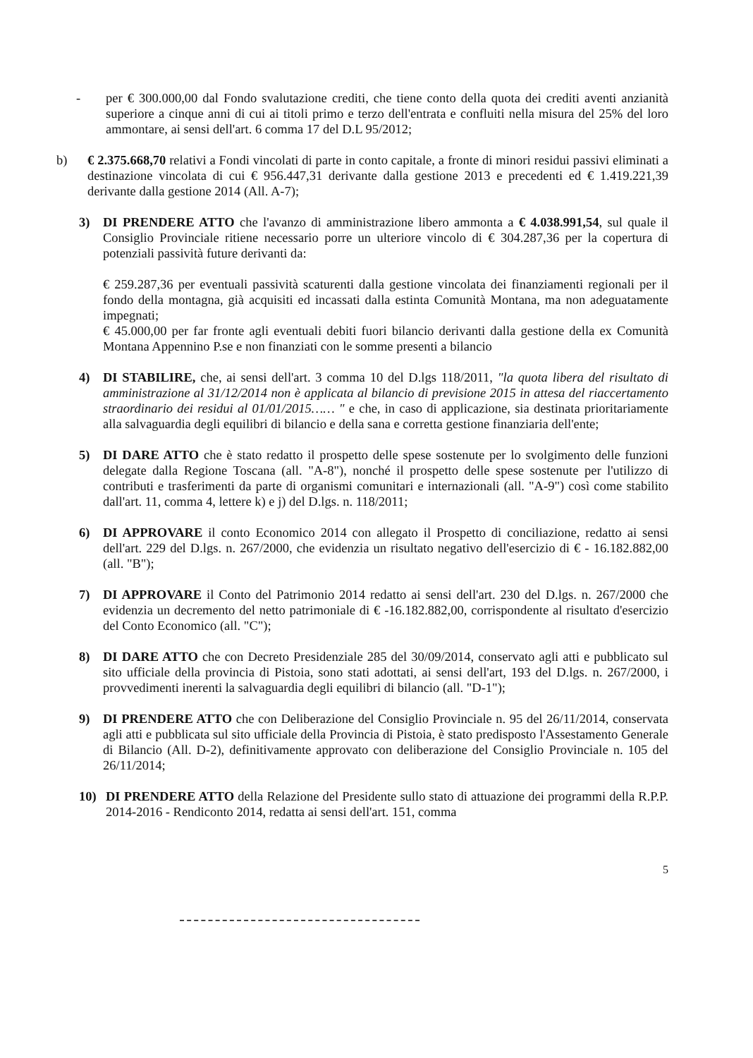- per € 300.000,00 dal Fondo svalutazione crediti, che tiene conto della quota dei crediti aventi anzianità superiore a cinque anni di cui ai titoli primo e terzo dell'entrata e confluiti nella misura del 25% del loro ammontare, ai sensi dell'art. 6 comma 17 del D.L 95/2012;
b) € 2.375.668,70 relativi a Fondi vincolati di parte in conto capitale, a fronte di minori residui passivi eliminati a destinazione vincolata di cui € 956.447,31 derivante dalla gestione 2013 e precedenti ed € 1.419.221,39 derivante dalla gestione 2014 (All. A-7);
3) DI PRENDERE ATTO che l'avanzo di amministrazione libero ammonta a € 4.038.991,54, sul quale il Consiglio Provinciale ritiene necessario porre un ulteriore vincolo di € 304.287,36 per la copertura di potenziali passività future derivanti da:
€ 259.287,36 per eventuali passività scaturenti dalla gestione vincolata dei finanziamenti regionali per il fondo della montagna, già acquisiti ed incassati dalla estinta Comunità Montana, ma non adeguatamente impegnati;
€ 45.000,00 per far fronte agli eventuali debiti fuori bilancio derivanti dalla gestione della ex Comunità Montana Appennino P.se e non finanziati con le somme presenti a bilancio
4) DI STABILIRE, che, ai sensi dell'art. 3 comma 10 del D.lgs 118/2011, "la quota libera del risultato di amministrazione al 31/12/2014 non è applicata al bilancio di previsione 2015 in attesa del riaccertamento straordinario dei residui al 01/01/2015…… " e che, in caso di applicazione, sia destinata prioritariamente alla salvaguardia degli equilibri di bilancio e della sana e corretta gestione finanziaria dell'ente;
5) DI DARE ATTO che è stato redatto il prospetto delle spese sostenute per lo svolgimento delle funzioni delegate dalla Regione Toscana (all. "A-8"), nonché il prospetto delle spese sostenute per l'utilizzo di contributi e trasferimenti da parte di organismi comunitari e internazionali (all. "A-9") così come stabilito dall'art. 11, comma 4, lettere k) e j) del D.lgs. n. 118/2011;
6) DI APPROVARE il conto Economico 2014 con allegato il Prospetto di conciliazione, redatto ai sensi dell'art. 229 del D.lgs. n. 267/2000, che evidenzia un risultato negativo dell'esercizio di € - 16.182.882,00 (all. "B");
7) DI APPROVARE il Conto del Patrimonio 2014 redatto ai sensi dell'art. 230 del D.lgs. n. 267/2000 che evidenzia un decremento del netto patrimoniale di € -16.182.882,00, corrispondente al risultato d'esercizio del Conto Economico (all. "C");
8) DI DARE ATTO che con Decreto Presidenziale 285 del 30/09/2014, conservato agli atti e pubblicato sul sito ufficiale della provincia di Pistoia, sono stati adottati, ai sensi dell'art, 193 del D.lgs. n. 267/2000, i provvedimenti inerenti la salvaguardia degli equilibri di bilancio (all. "D-1");
9) DI PRENDERE ATTO che con Deliberazione del Consiglio Provinciale n. 95 del 26/11/2014, conservata agli atti e pubblicata sul sito ufficiale della Provincia di Pistoia, è stato predisposto l'Assestamento Generale di Bilancio (All. D-2), definitivamente approvato con deliberazione del Consiglio Provinciale n. 105 del 26/11/2014;
10) DI PRENDERE ATTO della Relazione del Presidente sullo stato di attuazione dei programmi della R.P.P. 2014-2016 - Rendiconto 2014, redatta ai sensi dell'art. 151, comma
5